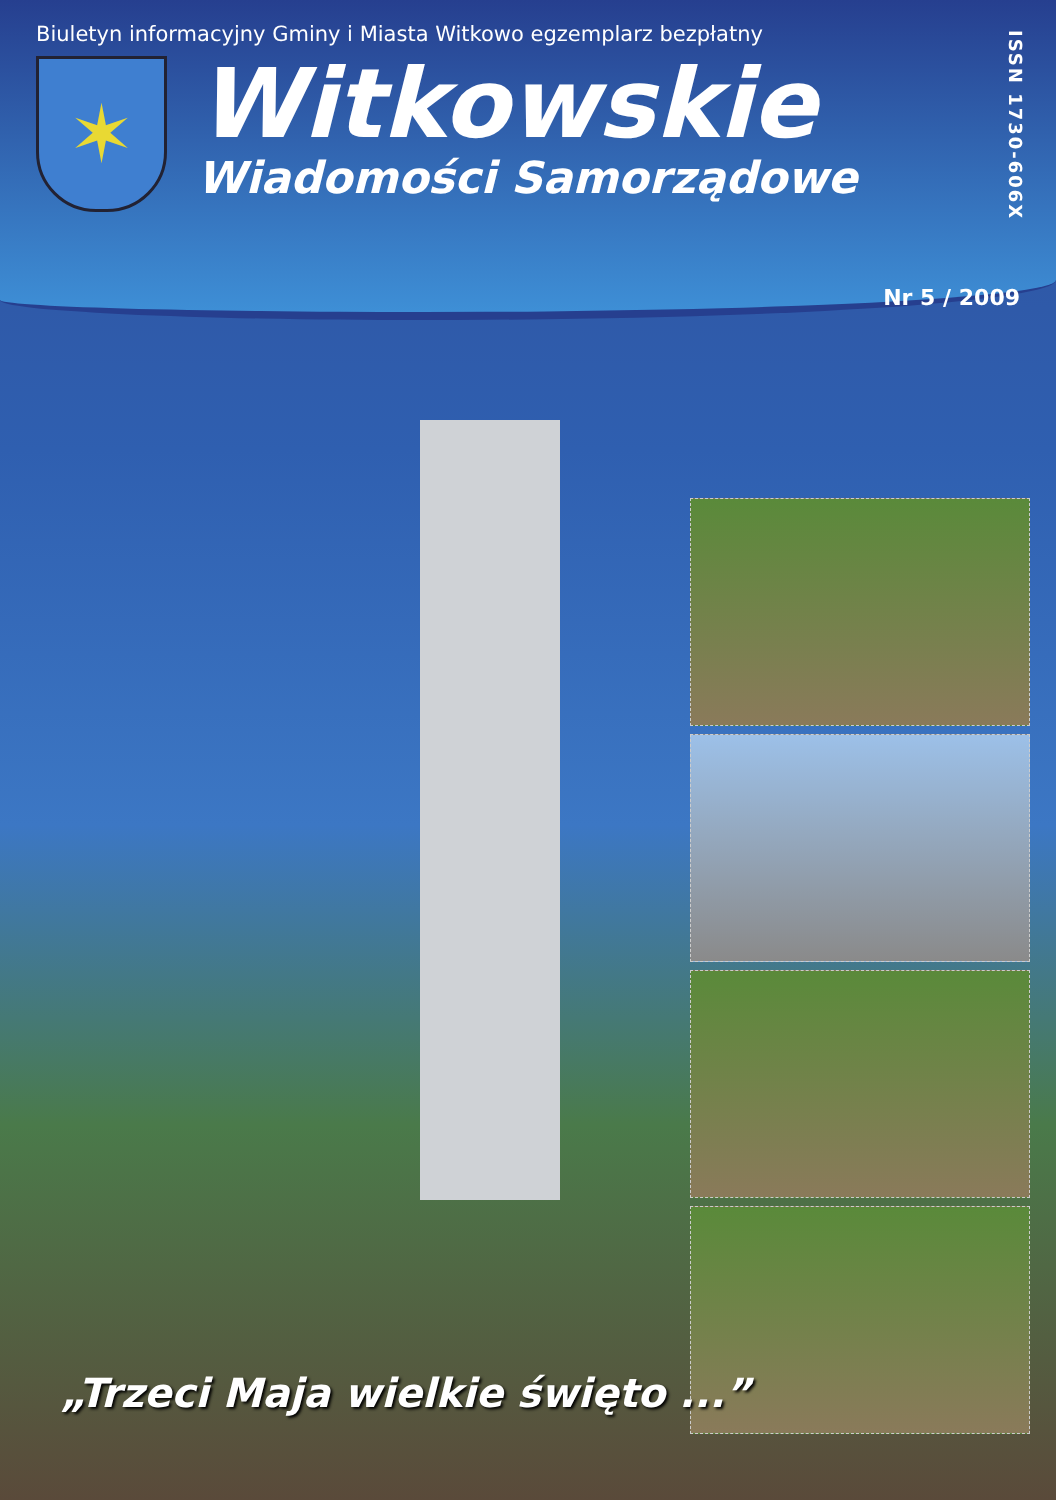Biuletyn informacyjny Gminy i Miasta Witkowo egzemplarz bezpłatny
✶
Witkowskie
Wiadomości Samorządowe
ISSN 1730-606X
Nr 5 / 2009
„Trzeci Maja wielkie święto ...”